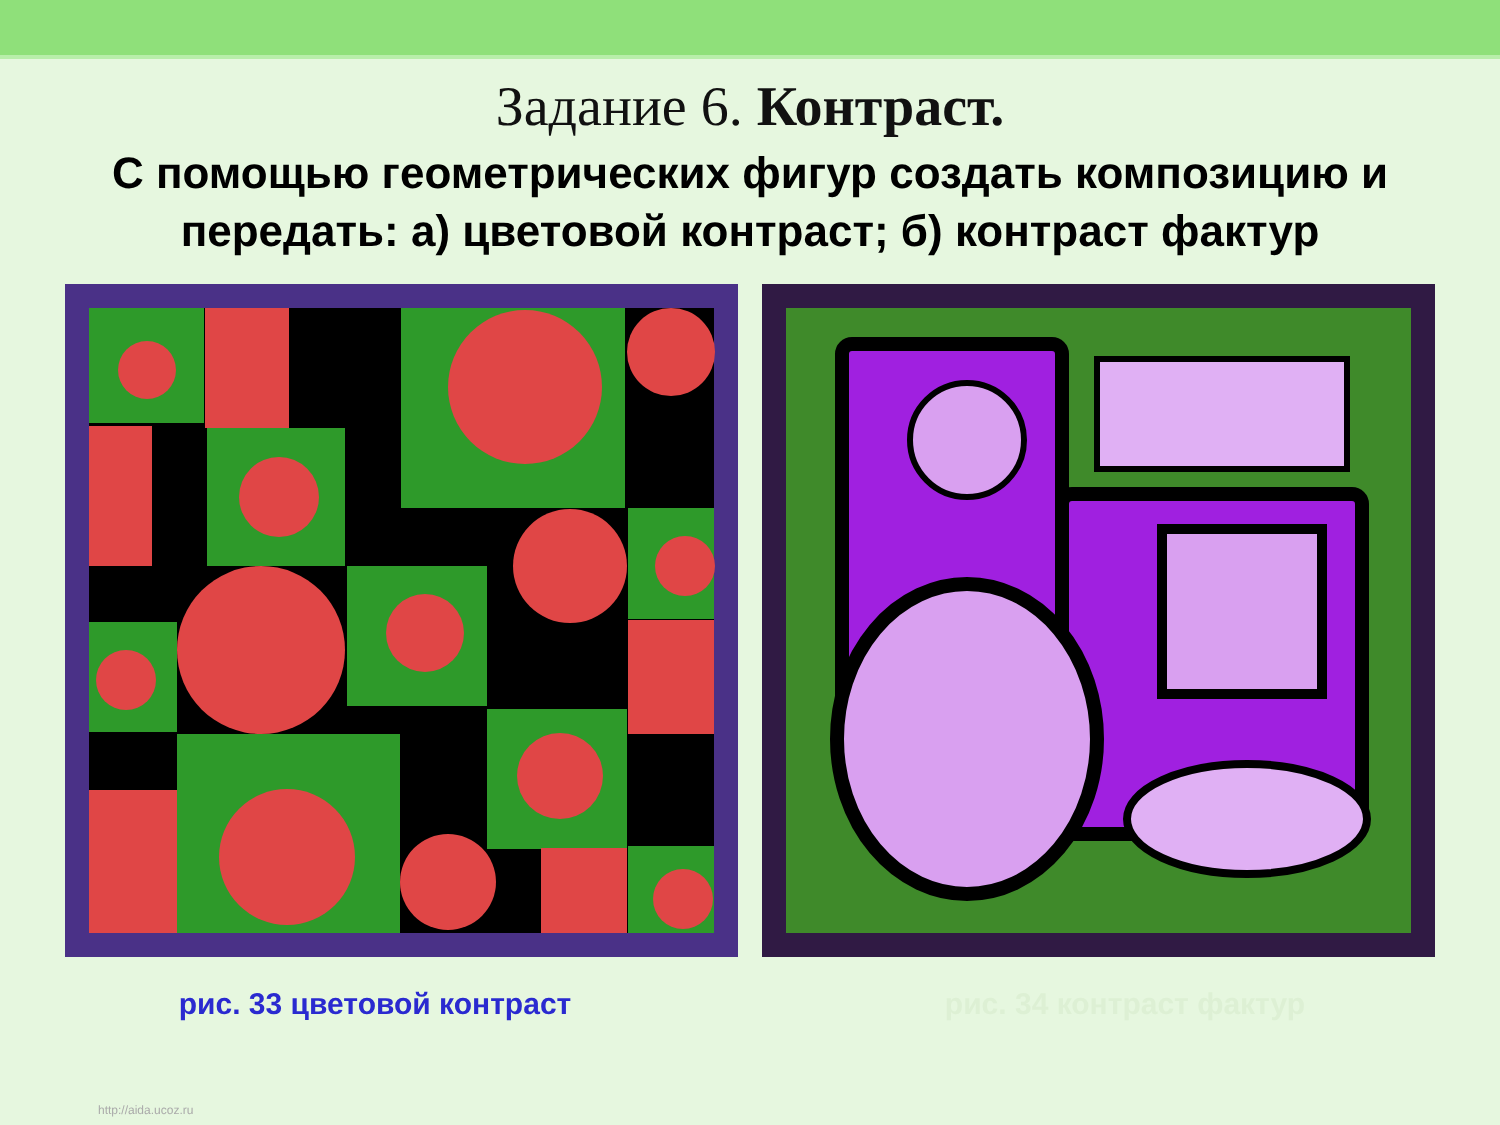Задание 6. Контраст.
С помощью геометрических фигур создать композицию и передать: а) цветовой контраст; б) контраст фактур
рис. 33 цветовой контраст рис. 34 контраст фактур
http://aida.ucoz.ru